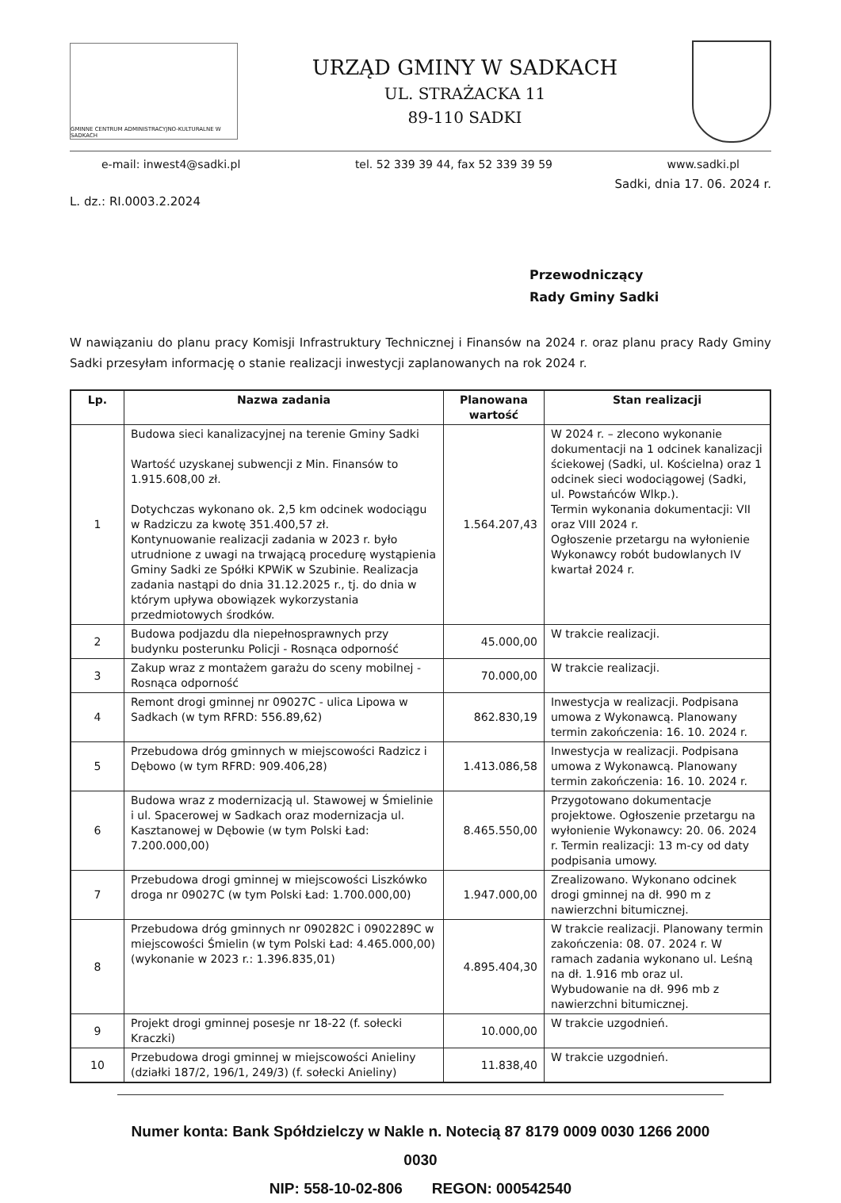GMINNE CENTRUM ADMINISTRACYJNO-KULTURALNE W SADKACH
URZĄD GMINY W SADKACH
UL. STRAŻACKA 11
89-110 SADKI
e-mail: inwest4@sadki.pl tel. 52 339 39 44, fax 52 339 39 59 www.sadki.pl
Sadki, dnia 17. 06. 2024 r.
L. dz.: RI.0003.2.2024
Przewodniczący
Rady Gminy Sadki
W nawiązaniu do planu pracy Komisji Infrastruktury Technicznej i Finansów na 2024 r. oraz planu pracy Rady Gminy Sadki przesyłam informację o stanie realizacji inwestycji zaplanowanych na rok 2024 r.
| Lp. | Nazwa zadania | Planowana wartość | Stan realizacji |
| --- | --- | --- | --- |
| 1 | Budowa sieci kanalizacyjnej na terenie Gminy Sadki Wartość uzyskanej subwencji z Min. Finansów to 1.915.608,00 zł. Dotychczas wykonano ok. 2,5 km odcinek wodociągu w Radziczu za kwotę 351.400,57 zł. Kontynuowanie realizacji zadania w 2023 r. było utrudnione z uwagi na trwającą procedurę wystąpienia Gminy Sadki ze Spółki KPWiK w Szubinie. Realizacja zadania nastąpi do dnia 31.12.2025 r., tj. do dnia w którym upływa obowiązek wykorzystania przedmiotowych środków. | 1.564.207,43 | W 2024 r. – zlecono wykonanie dokumentacji na 1 odcinek kanalizacji ściekowej (Sadki, ul. Kościelna) oraz 1 odcinek sieci wodociągowej (Sadki, ul. Powstańców Wlkp.). Termin wykonania dokumentacji: VII oraz VIII 2024 r. Ogłoszenie przetargu na wyłonienie Wykonawcy robót budowlanych IV kwartał 2024 r. |
| 2 | Budowa podjazdu dla niepełnosprawnych przy budynku posterunku Policji - Rosnąca odporność | 45.000,00 | W trakcie realizacji. |
| 3 | Zakup wraz z montażem garażu do sceny mobilnej - Rosnąca odporność | 70.000,00 | W trakcie realizacji. |
| 4 | Remont drogi gminnej nr 09027C - ulica Lipowa w Sadkach (w tym RFRD: 556.89,62) | 862.830,19 | Inwestycja w realizacji. Podpisana umowa z Wykonawcą. Planowany termin zakończenia: 16. 10. 2024 r. |
| 5 | Przebudowa dróg gminnych w miejscowości Radzicz i Dębowo (w tym RFRD: 909.406,28) | 1.413.086,58 | Inwestycja w realizacji. Podpisana umowa z Wykonawcą. Planowany termin zakończenia: 16. 10. 2024 r. |
| 6 | Budowa wraz z modernizacją ul. Stawowej w Śmielinie i ul. Spacerowej w Sadkach oraz modernizacja ul. Kasztanowej w Dębowie (w tym Polski Ład: 7.200.000,00) | 8.465.550,00 | Przygotowano dokumentacje projektowe. Ogłoszenie przetargu na wyłonienie Wykonawcy: 20. 06. 2024 r. Termin realizacji: 13 m-cy od daty podpisania umowy. |
| 7 | Przebudowa drogi gminnej w miejscowości Liszkówko droga nr 09027C (w tym Polski Ład: 1.700.000,00) | 1.947.000,00 | Zrealizowano. Wykonano odcinek drogi gminnej na dł. 990 m z nawierzchni bitumicznej. |
| 8 | Przebudowa dróg gminnych nr 090282C i 0902289C w miejscowości Śmielin (w tym Polski Ład: 4.465.000,00) (wykonanie w 2023 r.: 1.396.835,01) | 4.895.404,30 | W trakcie realizacji. Planowany termin zakończenia: 08. 07. 2024 r. W ramach zadania wykonano ul. Leśną na dł. 1.916 mb oraz ul. Wybudowanie na dł. 996 mb z nawierzchni bitumicznej. |
| 9 | Projekt drogi gminnej posesje nr 18-22 (f. sołecki Kraczki) | 10.000,00 | W trakcie uzgodnień. |
| 10 | Przebudowa drogi gminnej w miejscowości Anieliny (działki 187/2, 196/1, 249/3) (f. sołecki Anieliny) | 11.838,40 | W trakcie uzgodnień. |
Numer konta: Bank Spółdzielczy w Nakle n. Notecią 87 8179 0009 0030 1266 2000 0030
NIP: 558-10-02-806 REGON: 000542540